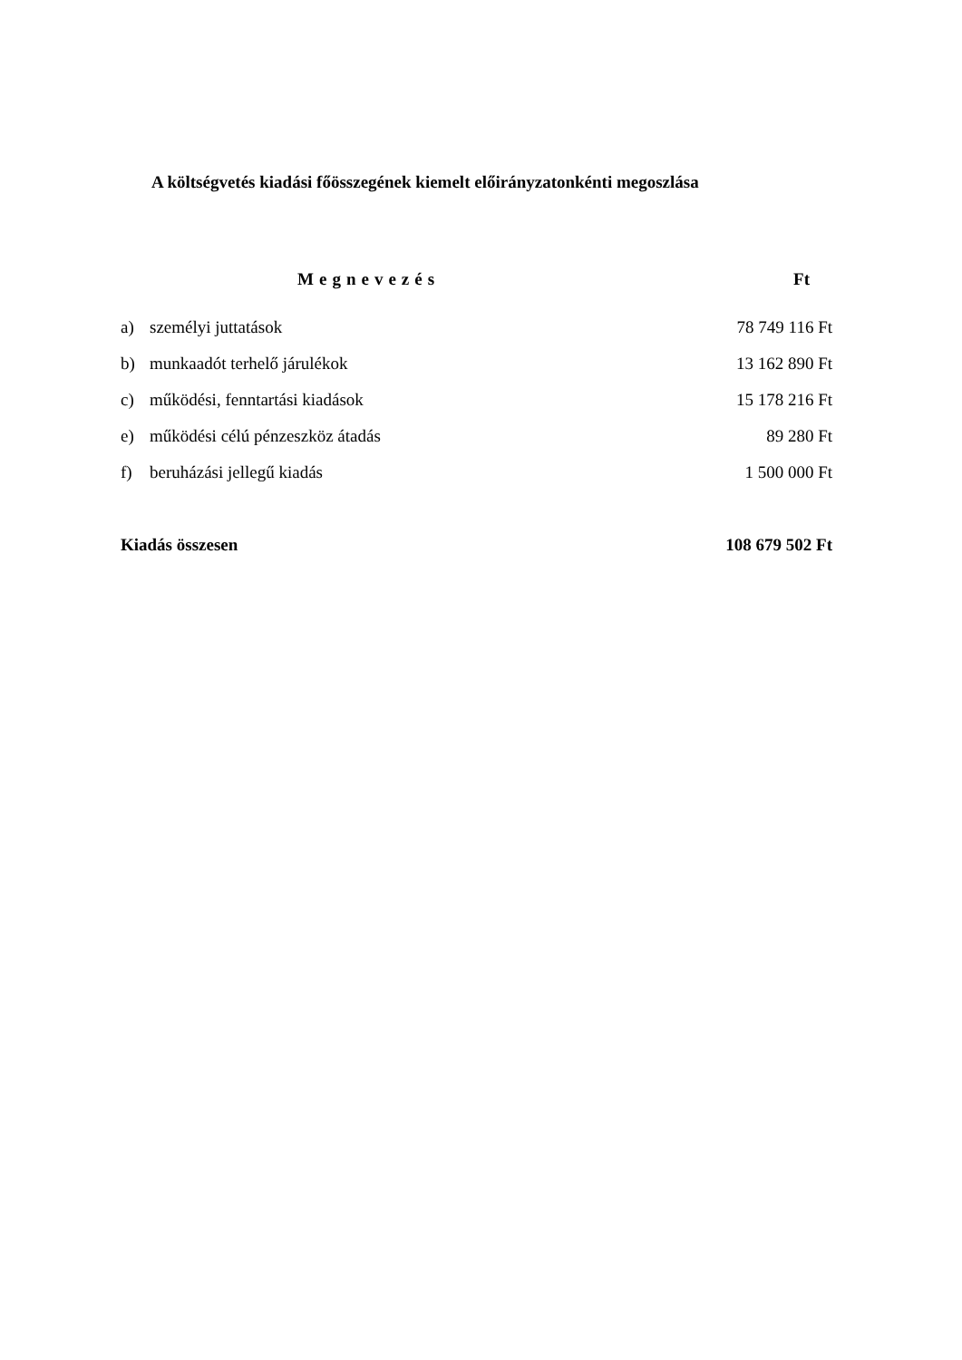A költségvetés kiadási főösszegének kiemelt előirányzatonkénti megoszlása
| Megnevezés | | Ft |
| --- | --- | --- |
| a) | személyi juttatások | 78 749 116 Ft |
| b) | munkaadót terhelő járulékok | 13 162 890 Ft |
| c) | működési, fenntartási kiadások | 15 178 216 Ft |
| e) | működési célú pénzeszköz átadás | 89 280 Ft |
| f) | beruházási jellegű kiadás | 1 500 000 Ft |
| Kiadás összesen | | 108 679 502 Ft |